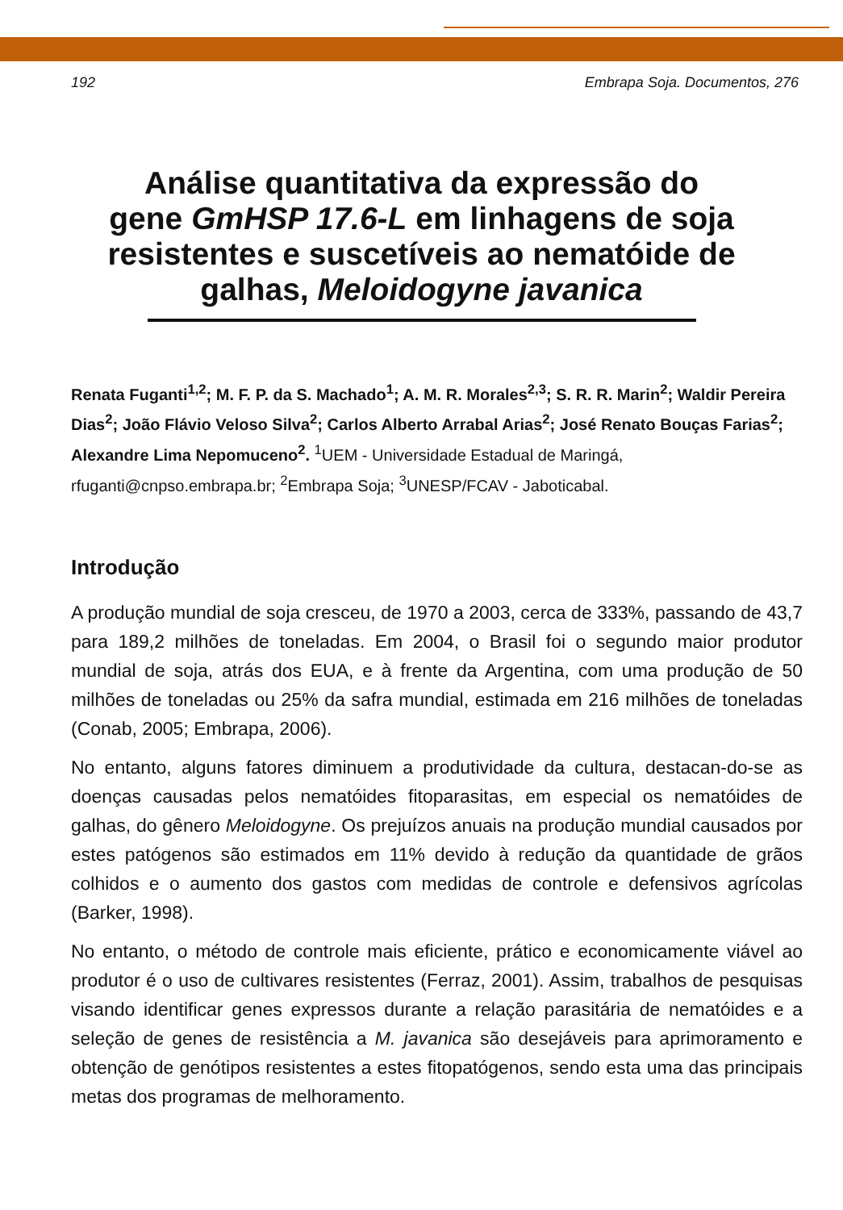192 Embrapa Soja. Documentos, 276
Análise quantitativa da expressão do
gene GmHSP 17.6-L em linhagens de soja
resistentes e suscetíveis ao nematóide de
galhas, Meloidogyne javanica
Renata Fuganti<sup>1,2</sup>; M. F. P. da S. Machado<sup>1</sup>; A. M. R. Morales<sup>2,3</sup>; S. R. R. Marin<sup>2</sup>; Waldir Pereira Dias<sup>2</sup>; João Flávio Veloso Silva<sup>2</sup>; Carlos Alberto Arrabal Arias<sup>2</sup>; José Renato Bouças Farias<sup>2</sup>; Alexandre Lima Nepomuceno<sup>2</sup>. <sup>1</sup>UEM - Universidade Estadual de Maringá, rfuganti@cnpso.embrapa.br; <sup>2</sup>Embrapa Soja; <sup>3</sup>UNESP/FCAV - Jaboticabal.
Introdução
A produção mundial de soja cresceu, de 1970 a 2003, cerca de 333%, passando de 43,7 para 189,2 milhões de toneladas. Em 2004, o Brasil foi o segundo maior produtor mundial de soja, atrás dos EUA, e à frente da Argentina, com uma produção de 50 milhões de toneladas ou 25% da safra mundial, estimada em 216 milhões de toneladas (Conab, 2005; Embrapa, 2006).
No entanto, alguns fatores diminuem a produtividade da cultura, destacan-do-se as doenças causadas pelos nematóides fitoparasitas, em especial os nematóides de galhas, do gênero Meloidogyne. Os prejuízos anuais na produção mundial causados por estes patógenos são estimados em 11% devido à redução da quantidade de grãos colhidos e o aumento dos gastos com medidas de controle e defensivos agrícolas (Barker, 1998).
No entanto, o método de controle mais eficiente, prático e economicamente viável ao produtor é o uso de cultivares resistentes (Ferraz, 2001). Assim, trabalhos de pesquisas visando identificar genes expressos durante a relação parasitária de nematóides e a seleção de genes de resistência a M. javanica são desejáveis para aprimoramento e obtenção de genótipos resistentes a estes fitopatógenos, sendo esta uma das principais metas dos programas de melhoramento.